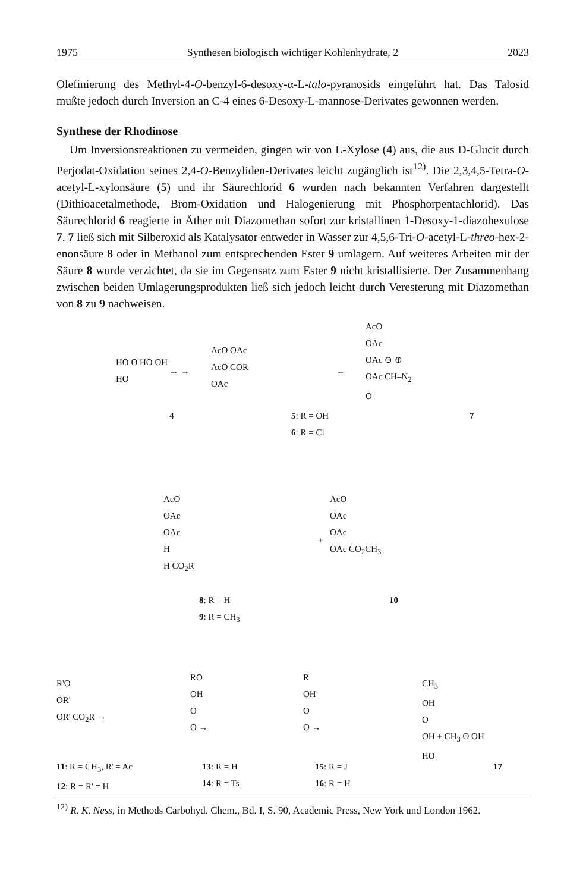1975 Synthesen biologisch wichtiger Kohlenhydrate, 2 2023
Olefinierung des Methyl-4-O-benzyl-6-desoxy-α-L-talo-pyranosids eingeführt hat. Das Talosid mußte jedoch durch Inversion an C-4 eines 6-Desoxy-L-mannose-Derivates gewonnen werden.
Synthese der Rhodinose
Um Inversionsreaktionen zu vermeiden, gingen wir von L-Xylose (4) aus, die aus D-Glucit durch Perjodat-Oxidation seines 2,4-O-Benzyliden-Derivates leicht zugänglich ist<sup>12)</sup>. Die 2,3,4,5-Tetra-O-acetyl-L-xylonsäure (5) und ihr Säurechlorid 6 wurden nach bekannten Verfahren dargestellt (Dithioacetalmethode, Brom-Oxidation und Halogenierung mit Phosphorpentachlorid). Das Säurechlorid 6 reagierte in Äther mit Diazomethan sofort zur kristallinen 1-Desoxy-1-diazohexulose 7. 7 ließ sich mit Silberoxid als Katalysator entweder in Wasser zur 4,5,6-Tri-O-acetyl-L-threo-hex-2-enonsäure 8 oder in Methanol zum entsprechenden Ester 9 umlagern. Auf weiteres Arbeiten mit der Säure 8 wurde verzichtet, da sie im Gegensatz zum Ester 9 nicht kristallisierte. Der Zusammenhang zwischen beiden Umlagerungsprodukten ließ sich jedoch leicht durch Veresterung mit Diazomethan von 8 zu 9 nachweisen.
HO O HO OH
HO
→ →
AcO OAc
AcO COR
OAc
→
AcO
OAc
OAc ⊖ ⊕
OAc CH–N<sub>2</sub>
O
4
5: R = OH
6: R = Cl
7
AcO
OAc
OAc
H
H CO<sub>2</sub>R
+
AcO
OAc
OAc
OAc CO<sub>2</sub>CH<sub>3</sub>
8: R = H
9: R = CH<sub>3</sub>
10
R'O
OR'
OR' CO<sub>2</sub>R →
RO
OH
O
O →
R
OH
O
O →
CH<sub>3</sub>
OH
O
OH + CH<sub>3</sub> O OH
HO
11: R = CH<sub>3</sub>, R' = Ac
12: R = R' = H
13: R = H
14: R = Ts
15: R = J
16: R = H
17
<sup>12)</sup> R. K. Ness, in Methods Carbohyd. Chem., Bd. I, S. 90, Academic Press, New York und London 1962.